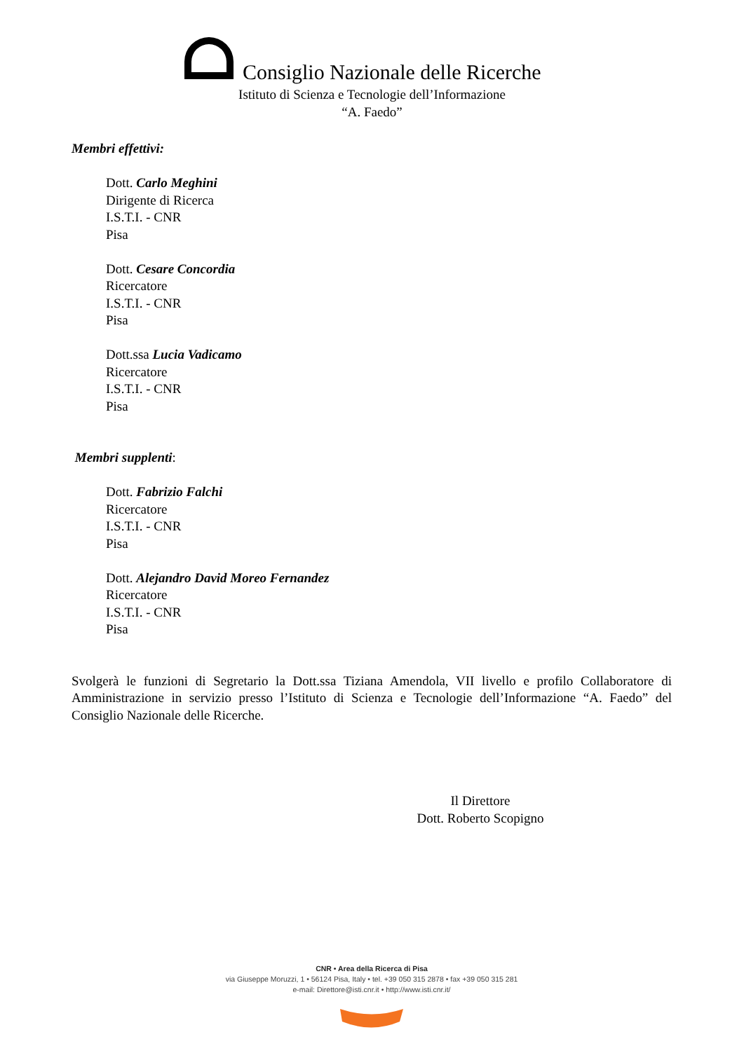Consiglio Nazionale delle Ricerche
Istituto di Scienza e Tecnologie dell’Informazione
“A. Faedo”
Membri effettivi:
Dott. Carlo Meghini
Dirigente di Ricerca
I.S.T.I. - CNR
Pisa
Dott. Cesare Concordia
Ricercatore
I.S.T.I. - CNR
Pisa
Dott.ssa Lucia Vadicamo
Ricercatore
I.S.T.I. - CNR
Pisa
Membri supplenti:
Dott. Fabrizio Falchi
Ricercatore
I.S.T.I. - CNR
Pisa
Dott. Alejandro David Moreo Fernandez
Ricercatore
I.S.T.I. - CNR
Pisa
Svolgerà le funzioni di Segretario la Dott.ssa Tiziana Amendola, VII livello e profilo Collaboratore di Amministrazione in servizio presso l’Istituto di Scienza e Tecnologie dell’Informazione “A. Faedo” del Consiglio Nazionale delle Ricerche.
Il Direttore
Dott. Roberto Scopigno
CNR • Area della Ricerca di Pisa
via Giuseppe Moruzzi, 1 • 56124 Pisa, Italy • tel. +39 050 315 2878 • fax +39 050 315 281
e-mail: Direttore@isti.cnr.it • http://www.isti.cnr.it/